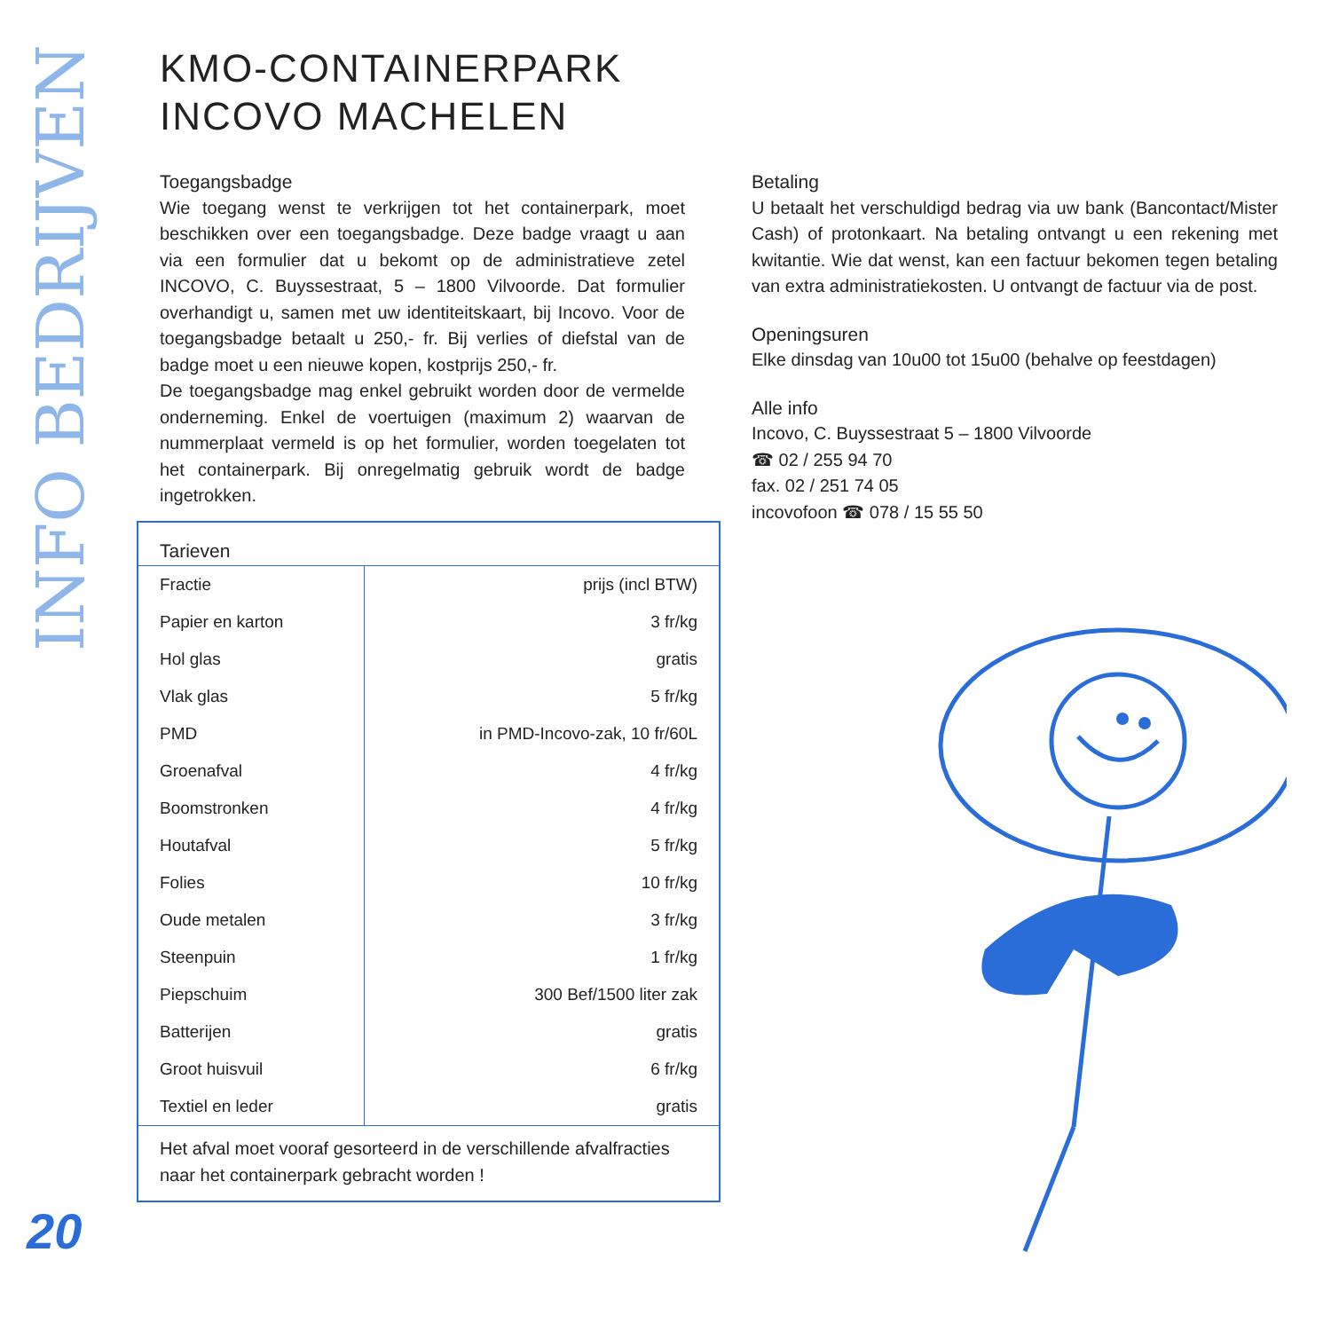INFO BEDRIJVEN
KMO-CONTAINERPARK
INCOVO MACHELEN
Toegangsbadge
Wie toegang wenst te verkrijgen tot het containerpark, moet beschikken over een toegangsbadge. Deze badge vraagt u aan via een formulier dat u bekomt op de administratieve zetel INCOVO, C. Buyssestraat, 5 – 1800 Vilvoorde. Dat formulier overhandigt u, samen met uw identiteitskaart, bij Incovo. Voor de toegangsbadge betaalt u 250,- fr. Bij verlies of diefstal van de badge moet u een nieuwe kopen, kostprijs 250,- fr.
De toegangsbadge mag enkel gebruikt worden door de vermelde onderneming. Enkel de voertuigen (maximum 2) waarvan de nummerplaat vermeld is op het formulier, worden toegelaten tot het containerpark. Bij onregelmatig gebruik wordt de badge ingetrokken.
Betaling
U betaalt het verschuldigd bedrag via uw bank (Bancontact/Mister Cash) of protonkaart. Na betaling ontvangt u een rekening met kwitantie. Wie dat wenst, kan een factuur bekomen tegen betaling van extra administratiekosten. U ontvangt de factuur via de post.
Openingsuren
Elke dinsdag van 10u00 tot 15u00 (behalve op feestdagen)
Alle info
Incovo, C. Buyssestraat 5 – 1800 Vilvoorde
☎ 02 / 255 94 70
fax. 02 / 251 74 05
incovofoon ☎ 078 / 15 55 50
| Tarieven | |
| --- | --- |
| Fractie | prijs (incl BTW) |
| Papier en karton | 3 fr/kg |
| Hol glas | gratis |
| Vlak glas | 5 fr/kg |
| PMD | in PMD-Incovo-zak, 10 fr/60L |
| Groenafval | 4 fr/kg |
| Boomstronken | 4 fr/kg |
| Houtafval | 5 fr/kg |
| Folies | 10 fr/kg |
| Oude metalen | 3 fr/kg |
| Steenpuin | 1 fr/kg |
| Piepschuim | 300 Bef/1500 liter zak |
| Batterijen | gratis |
| Groot huisvuil | 6 fr/kg |
| Textiel en leder | gratis |
Het afval moet vooraf gesorteerd in de verschillende afvalfracties naar het containerpark gebracht worden !
20